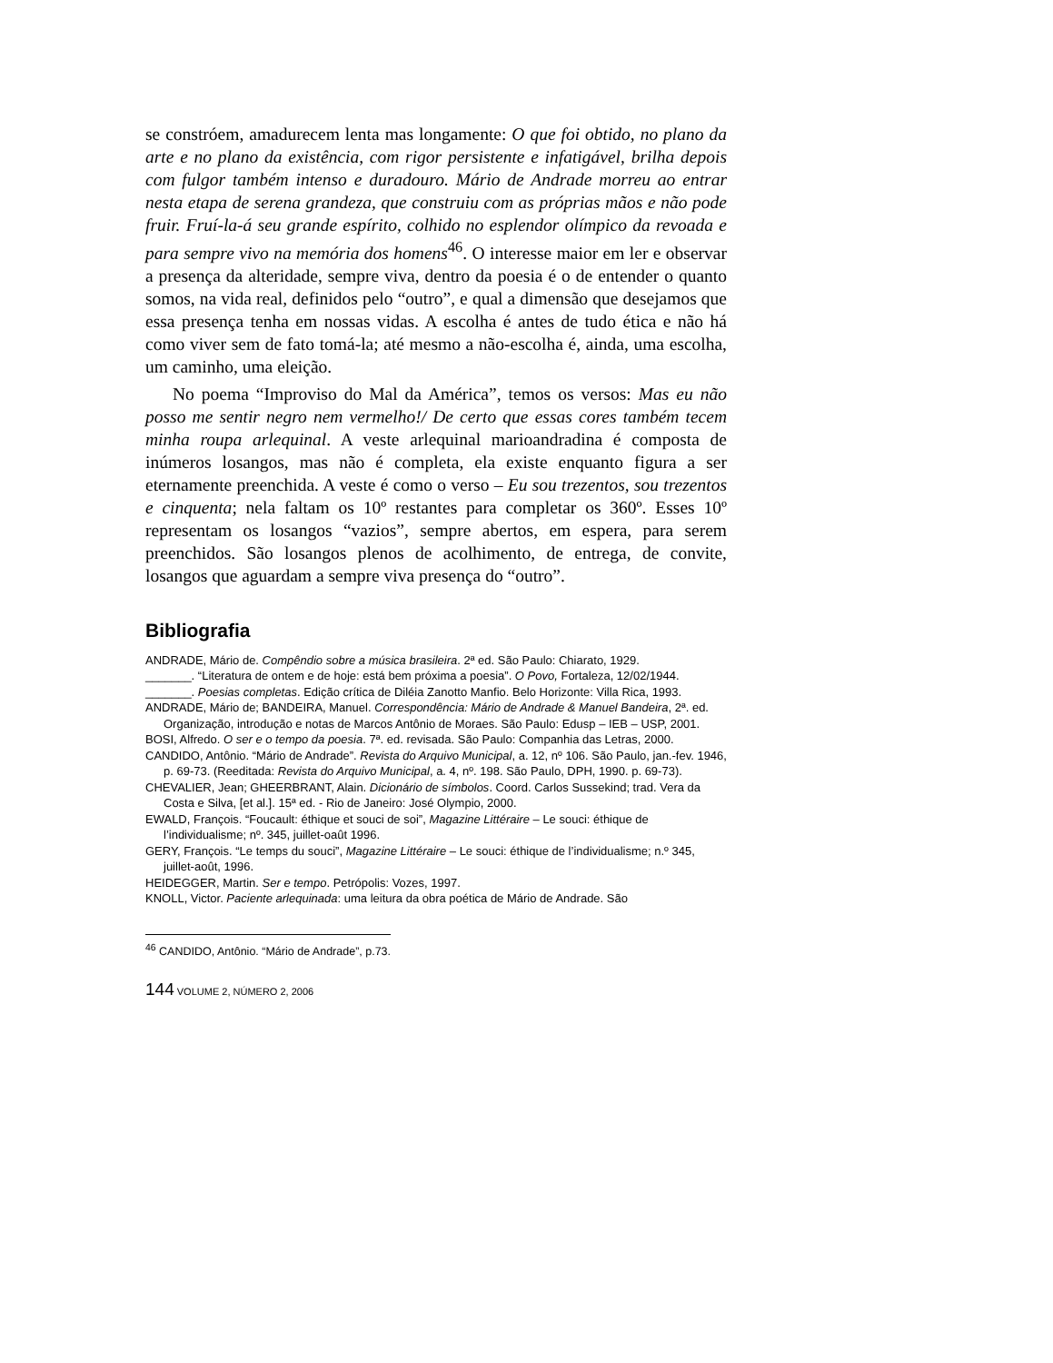se constróem, amadurecem lenta mas longamente: O que foi obtido, no plano da arte e no plano da existência, com rigor persistente e infatigável, brilha depois com fulgor também intenso e duradouro. Mário de Andrade morreu ao entrar nesta etapa de serena grandeza, que construiu com as próprias mãos e não pode fruir. Fruí-la-á seu grande espírito, colhido no esplendor olímpico da revoada e para sempre vivo na memória dos homens<sup>46</sup>. O interesse maior em ler e observar a presença da alteridade, sempre viva, dentro da poesia é o de entender o quanto somos, na vida real, definidos pelo “outro”, e qual a dimensão que desejamos que essa presença tenha em nossas vidas. A escolha é antes de tudo ética e não há como viver sem de fato tomá-la; até mesmo a não-escolha é, ainda, uma escolha, um caminho, uma eleição.
No poema “Improviso do Mal da América”, temos os versos: Mas eu não posso me sentir negro nem vermelho!/ De certo que essas cores também tecem minha roupa arlequinal. A veste arlequinal marioandradina é composta de inúmeros losangos, mas não é completa, ela existe enquanto figura a ser eternamente preenchida. A veste é como o verso – Eu sou trezentos, sou trezentos e cinquenta; nela faltam os 10º restantes para completar os 360º. Esses 10º representam os losangos “vazios”, sempre abertos, em espera, para serem preenchidos. São losangos plenos de acolhimento, de entrega, de convite, losangos que aguardam a sempre viva presença do “outro”.
Bibliografia
ANDRADE, Mário de. Compêndio sobre a música brasileira. 2ª ed. São Paulo: Chiarato, 1929.
_______. “Literatura de ontem e de hoje: está bem próxima a poesia”. O Povo, Fortaleza, 12/02/1944.
_______. Poesias completas. Edição crítica de Diléia Zanotto Manfio. Belo Horizonte: Villa Rica, 1993.
ANDRADE, Mário de; BANDEIRA, Manuel. Correspondência: Mário de Andrade & Manuel Bandeira, 2ª. ed. Organização, introdução e notas de Marcos Antônio de Moraes. São Paulo: Edusp – IEB – USP, 2001.
BOSI, Alfredo. O ser e o tempo da poesia. 7ª. ed. revisada. São Paulo: Companhia das Letras, 2000.
CANDIDO, Antônio. “Mário de Andrade”. Revista do Arquivo Municipal, a. 12, nº 106. São Paulo, jan.-fev. 1946, p. 69-73. (Reeditada: Revista do Arquivo Municipal, a. 4, nº. 198. São Paulo, DPH, 1990. p. 69-73).
CHEVALIER, Jean; GHEERBRANT, Alain. Dicionário de símbolos. Coord. Carlos Sussekind; trad. Vera da Costa e Silva, [et al.]. 15ª ed. - Rio de Janeiro: José Olympio, 2000.
EWALD, François. “Foucault: éthique et souci de soi”, Magazine Littéraire – Le souci: éthique de l’individualisme; nº. 345, juillet-oaût 1996.
GERY, François. “Le temps du souci”, Magazine Littéraire – Le souci: éthique de l’individualisme; n.º 345, juillet-août, 1996.
HEIDEGGER, Martin. Ser e tempo. Petrópolis: Vozes, 1997.
KNOLL, Victor. Paciente arlequinada: uma leitura da obra poética de Mário de Andrade. São
<sup>46</sup> CANDIDO, Antônio. “Mário de Andrade”, p.73.
144 VOLUME 2, NÚMERO 2, 2006